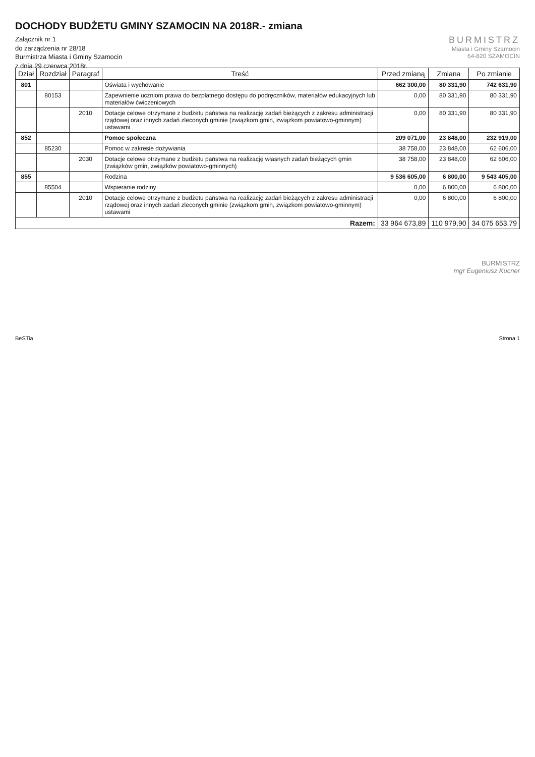DOCHODY BUDŻETU GMINY SZAMOCIN NA 2018R.- zmiana
Załącznik nr 1
do zarządzenia nr 28/18
Burmistrza Miasta i Gminy Szamocin
z dnia 29 czerwca 2018r.
BURMISTRZ
Miasta i Gminy Szamocin
64-820 SZAMOCIN
| Dział | Rozdział | Paragraf | Treść | Przed zmianą | Zmiana | Po zmianie |
| --- | --- | --- | --- | --- | --- | --- |
| 801 | | | Oświata i wychowanie | 662 300,00 | 80 331,90 | 742 631,90 |
| | 80153 | | Zapewnienie uczniom prawa do bezpłatnego dostępu do podręczników, materiałów edukacyjnych lub materiałów ćwiczeniowych | 0,00 | 80 331,90 | 80 331,90 |
| | | 2010 | Dotacje celowe otrzymane z budżetu państwa na realizację zadań bieżących z zakresu administracji rządowej oraz innych zadań zleconych gminie (związkom gmin, związkom powiatowo-gminnym) ustawami | 0,00 | 80 331,90 | 80 331,90 |
| 852 | | | Pomoc społeczna | 209 071,00 | 23 848,00 | 232 919,00 |
| | 85230 | | Pomoc w zakresie dożywiania | 38 758,00 | 23 848,00 | 62 606,00 |
| | | 2030 | Dotacje celowe otrzymane z budżetu państwa na realizację własnych zadań bieżących gmin (związków gmin, związków powiatowo-gminnych) | 38 758,00 | 23 848,00 | 62 606,00 |
| 855 | | | Rodzina | 9 536 605,00 | 6 800,00 | 9 543 405,00 |
| | 85504 | | Wspieranie rodziny | 0,00 | 6 800,00 | 6 800,00 |
| | | 2010 | Dotacje celowe otrzymane z budżetu państwa na realizację zadań bieżących z zakresu administracji rządowej oraz innych zadań zleconych gminie (związkom gmin, związkom powiatowo-gminnym) ustawami | 0,00 | 6 800,00 | 6 800,00 |
| Razem: | | | | 33 964 673,89 | 110 979,90 | 34 075 653,79 |
BURMISTRZ
mgr Eugeniusz Kucner
BeSTia Strona 1